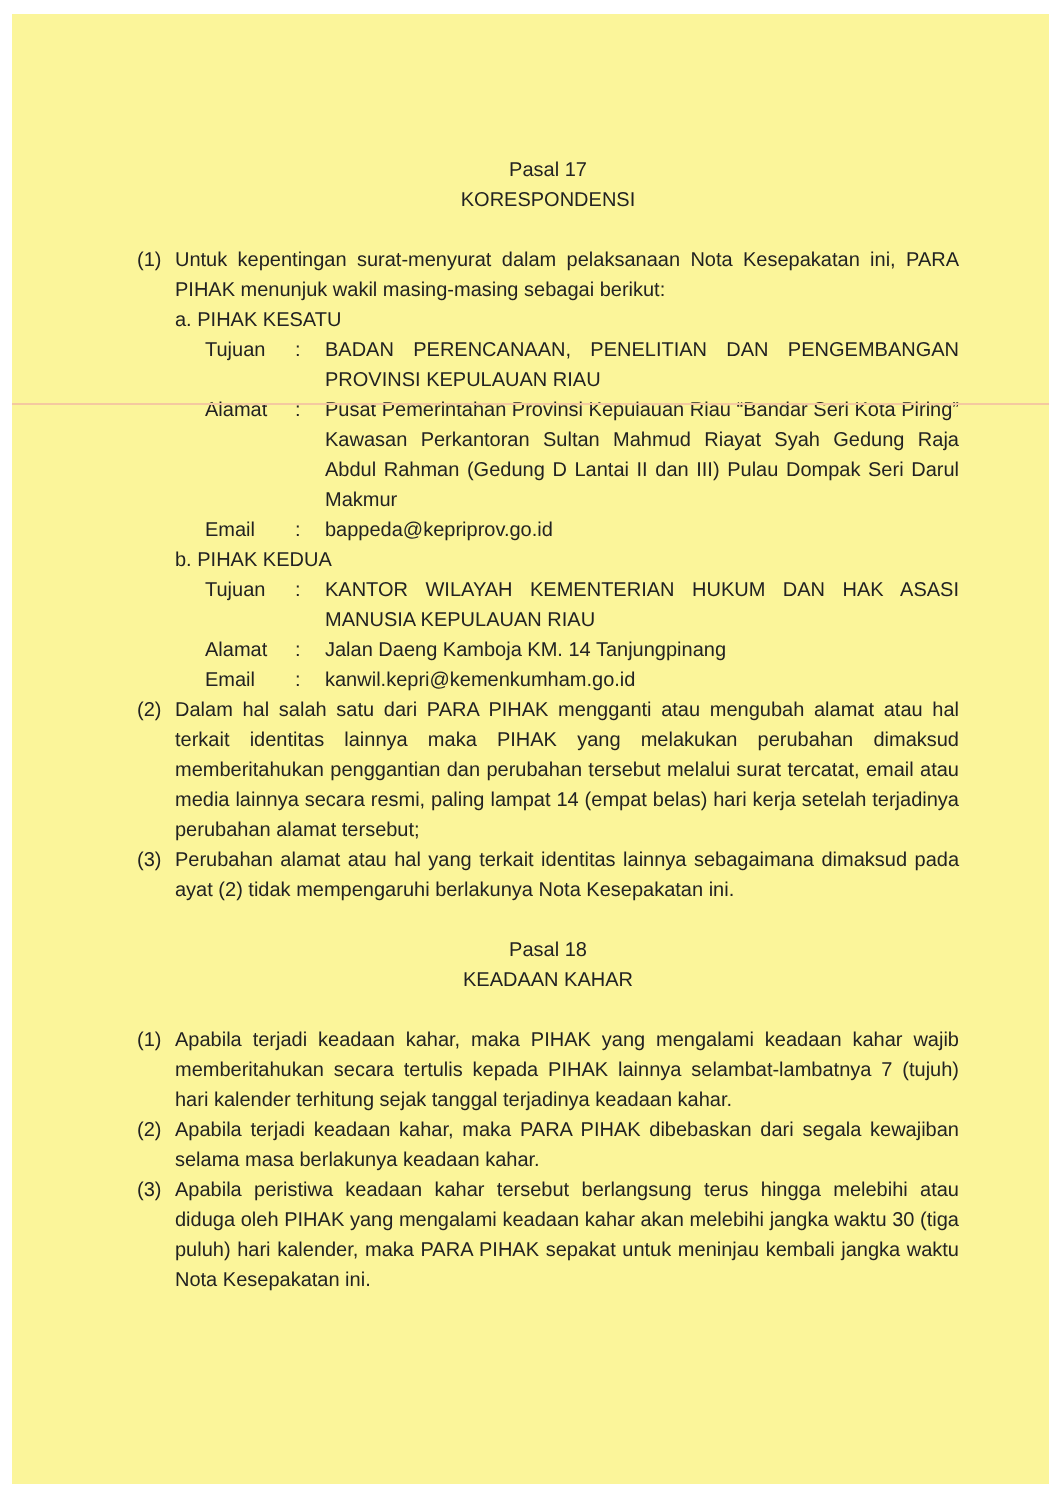Pasal 17
KORESPONDENSI
(1) Untuk kepentingan surat-menyurat dalam pelaksanaan Nota Kesepakatan ini, PARA PIHAK menunjuk wakil masing-masing sebagai berikut:
a. PIHAK KESATU
Tujuan: BADAN PERENCANAAN, PENELITIAN DAN PENGEMBANGAN PROVINSI KEPULAUAN RIAU
Alamat: Pusat Pemerintahan Provinsi Kepulauan Riau “Bandar Seri Kota Piring” Kawasan Perkantoran Sultan Mahmud Riayat Syah Gedung Raja Abdul Rahman (Gedung D Lantai II dan III) Pulau Dompak Seri Darul Makmur
Email: bappeda@kepriprov.go.id
b. PIHAK KEDUA
Tujuan: KANTOR WILAYAH KEMENTERIAN HUKUM DAN HAK ASASI MANUSIA KEPULAUAN RIAU
Alamat: Jalan Daeng Kamboja KM. 14 Tanjungpinang
Email: kanwil.kepri@kemenkumham.go.id
(2) Dalam hal salah satu dari PARA PIHAK mengganti atau mengubah alamat atau hal terkait identitas lainnya maka PIHAK yang melakukan perubahan dimaksud memberitahukan penggantian dan perubahan tersebut melalui surat tercatat, email atau media lainnya secara resmi, paling lampat 14 (empat belas) hari kerja setelah terjadinya perubahan alamat tersebut;
(3) Perubahan alamat atau hal yang terkait identitas lainnya sebagaimana dimaksud pada ayat (2) tidak mempengaruhi berlakunya Nota Kesepakatan ini.
Pasal 18
KEADAAN KAHAR
(1) Apabila terjadi keadaan kahar, maka PIHAK yang mengalami keadaan kahar wajib memberitahukan secara tertulis kepada PIHAK lainnya selambat-lambatnya 7 (tujuh) hari kalender terhitung sejak tanggal terjadinya keadaan kahar.
(2) Apabila terjadi keadaan kahar, maka PARA PIHAK dibebaskan dari segala kewajiban selama masa berlakunya keadaan kahar.
(3) Apabila peristiwa keadaan kahar tersebut berlangsung terus hingga melebihi atau diduga oleh PIHAK yang mengalami keadaan kahar akan melebihi jangka waktu 30 (tiga puluh) hari kalender, maka PARA PIHAK sepakat untuk meninjau kembali jangka waktu Nota Kesepakatan ini.